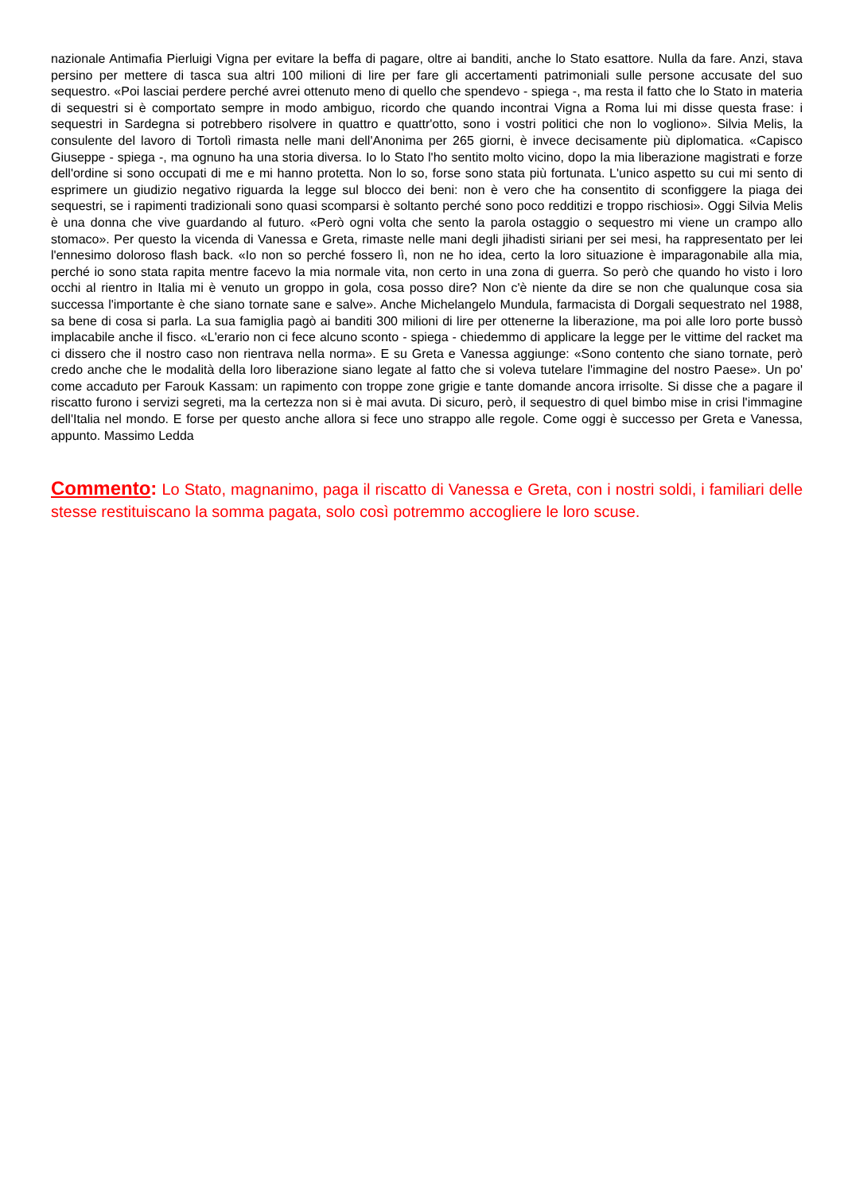nazionale Antimafia Pierluigi Vigna per evitare la beffa di pagare, oltre ai banditi, anche lo Stato esattore. Nulla da fare. Anzi, stava persino per mettere di tasca sua altri 100 milioni di lire per fare gli accertamenti patrimoniali sulle persone accusate del suo sequestro. «Poi lasciai perdere perché avrei ottenuto meno di quello che spendevo - spiega -, ma resta il fatto che lo Stato in materia di sequestri si è comportato sempre in modo ambiguo, ricordo che quando incontrai Vigna a Roma lui mi disse questa frase: i sequestri in Sardegna si potrebbero risolvere in quattro e quattr'otto, sono i vostri politici che non lo vogliono». Silvia Melis, la consulente del lavoro di Tortolì rimasta nelle mani dell'Anonima per 265 giorni, è invece decisamente più diplomatica. «Capisco Giuseppe - spiega -, ma ognuno ha una storia diversa. Io lo Stato l'ho sentito molto vicino, dopo la mia liberazione magistrati e forze dell'ordine si sono occupati di me e mi hanno protetta. Non lo so, forse sono stata più fortunata. L'unico aspetto su cui mi sento di esprimere un giudizio negativo riguarda la legge sul blocco dei beni: non è vero che ha consentito di sconfiggere la piaga dei sequestri, se i rapimenti tradizionali sono quasi scomparsi è soltanto perché sono poco redditizi e troppo rischiosi». Oggi Silvia Melis è una donna che vive guardando al futuro. «Però ogni volta che sento la parola ostaggio o sequestro mi viene un crampo allo stomaco». Per questo la vicenda di Vanessa e Greta, rimaste nelle mani degli jihadisti siriani per sei mesi, ha rappresentato per lei l'ennesimo doloroso flash back. «Io non so perché fossero lì, non ne ho idea, certo la loro situazione è imparagonabile alla mia, perché io sono stata rapita mentre facevo la mia normale vita, non certo in una zona di guerra. So però che quando ho visto i loro occhi al rientro in Italia mi è venuto un groppo in gola, cosa posso dire? Non c'è niente da dire se non che qualunque cosa sia successa l'importante è che siano tornate sane e salve». Anche Michelangelo Mundula, farmacista di Dorgali sequestrato nel 1988, sa bene di cosa si parla. La sua famiglia pagò ai banditi 300 milioni di lire per ottenerne la liberazione, ma poi alle loro porte bussò implacabile anche il fisco. «L'erario non ci fece alcuno sconto - spiega - chiedemmo di applicare la legge per le vittime del racket ma ci dissero che il nostro caso non rientrava nella norma». E su Greta e Vanessa aggiunge: «Sono contento che siano tornate, però credo anche che le modalità della loro liberazione siano legate al fatto che si voleva tutelare l'immagine del nostro Paese». Un po' come accaduto per Farouk Kassam: un rapimento con troppe zone grigie e tante domande ancora irrisolte. Si disse che a pagare il riscatto furono i servizi segreti, ma la certezza non si è mai avuta. Di sicuro, però, il sequestro di quel bimbo mise in crisi l'immagine dell'Italia nel mondo. E forse per questo anche allora si fece uno strappo alle regole. Come oggi è successo per Greta e Vanessa, appunto. Massimo Ledda
Commento: Lo Stato, magnanimo, paga il riscatto di Vanessa e Greta, con i nostri soldi, i familiari delle stesse restituiscano la somma pagata, solo così potremmo accogliere le loro scuse.